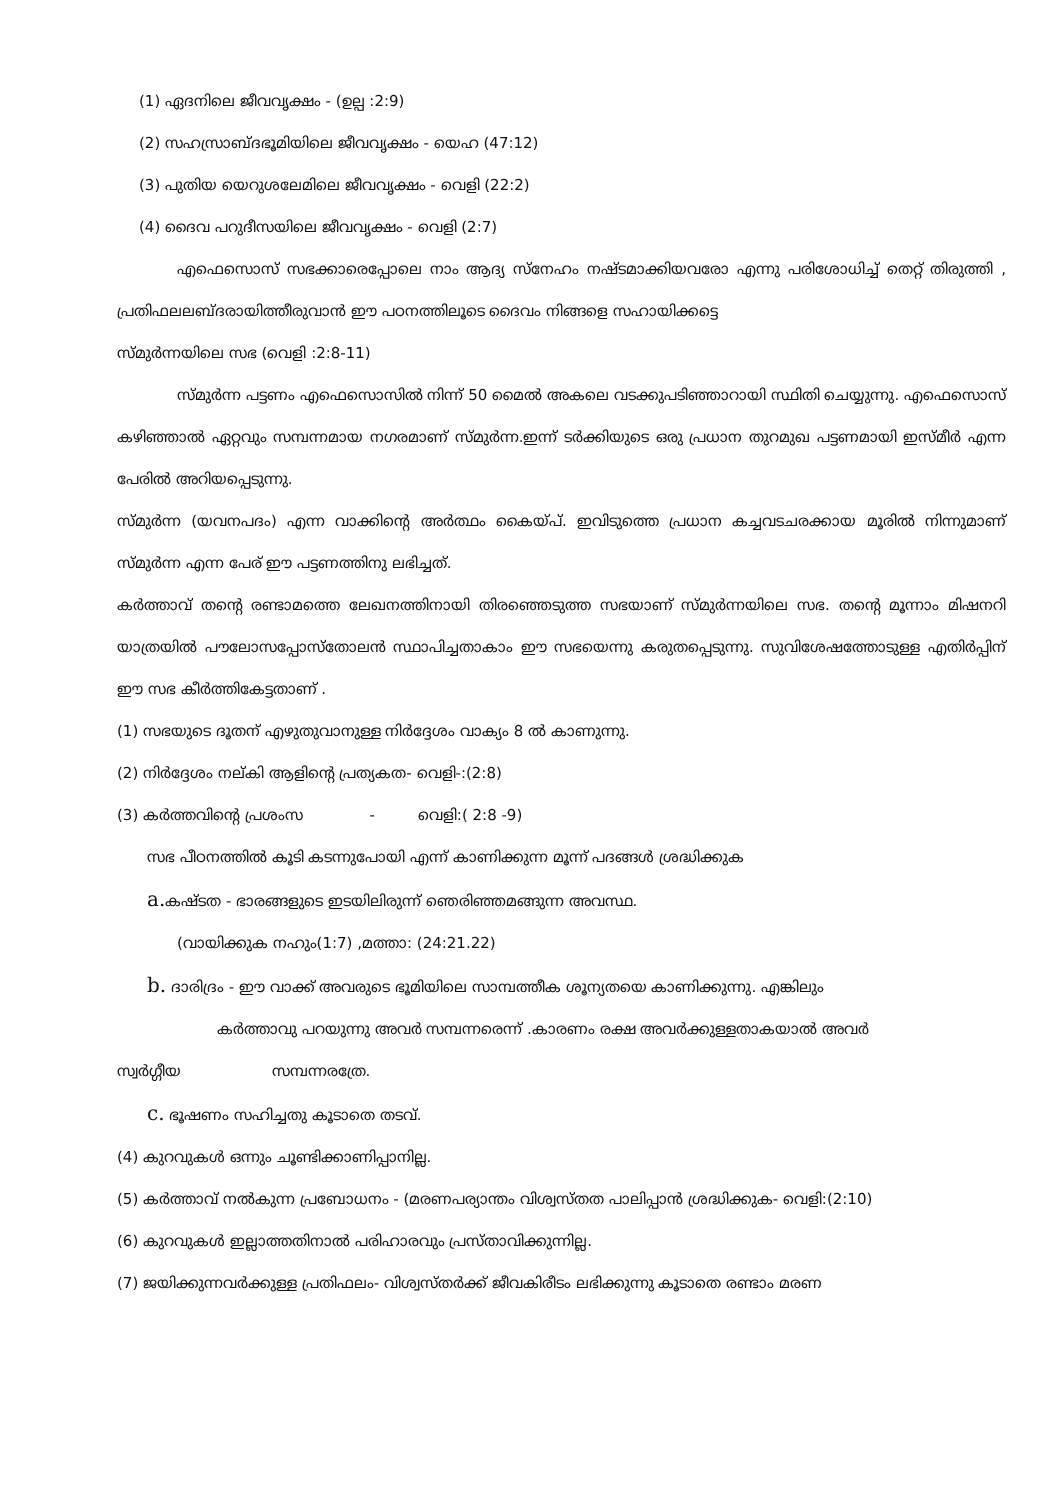(1) ഏദനിലെ ജീവവൃക്ഷം - (ഉല്പ :2:9)
(2) സഹസ്രാബ്ദഭൂമിയിലെ ജീവവൃക്ഷം - യെഹ (47:12)
(3) പുതിയ യെറുശലേമിലെ ജീവവൃക്ഷം - വെളി (22:2)
(4) ദൈവ പറുദീസയിലെ ജീവവൃക്ഷം - വെളി (2:7)
എഫെസൊസ് സഭക്കാരെപ്പോലെ നാം ആദ്യ സ്നേഹം നഷ്ടമാക്കിയവരോ എന്നു പരിശോധിച്ച് തെറ്റ് തിരുത്തി , പ്രതിഫലലബ്ദരായിത്തീരുവാൻ ഈ പഠനത്തിലൂടെ ദൈവം നിങ്ങളെ സഹായിക്കട്ടെ
സ്മുർന്നയിലെ സഭ (വെളി :2:8-11)
സ്മുർന്ന പട്ടണം എഫെസൊസിൽ നിന്ന് 50 മൈൽ അകലെ വടക്കുപടിഞ്ഞാറായി സ്ഥിതി ചെയ്യുന്നു. എഫെസൊസ് കഴിഞ്ഞാൽ ഏറ്റവും സമ്പന്നമായ നഗരമാണ് സ്മുർന്ന.ഇന്ന് ടർക്കിയുടെ ഒരു പ്രധാന തുറമുഖ പട്ടണമായി ഇസ്മീർ എന്ന പേരിൽ അറിയപ്പെടുന്നു.
സ്മുർന്ന (യവനപദം) എന്ന വാക്കിന്റെ അർത്ഥം കൈയ്പ്. ഇവിടുത്തെ പ്രധാന കച്ചവടചരക്കായ മൂരിൽ നിന്നുമാണ് സ്മുർന്ന എന്ന പേര് ഈ പട്ടണത്തിനു ലഭിച്ചത്.
കർത്താവ് തന്റെ രണ്ടാമത്തെ ലേഖനത്തിനായി തിരഞ്ഞെടുത്ത സഭയാണ് സ്മുർന്നയിലെ സഭ. തന്റെ മൂന്നാം മിഷനറി യാത്രയിൽ പൗലോസപ്പോസ്തോലൻ സ്ഥാപിച്ചതാകാം ഈ സഭയെന്നു കരുതപ്പെടുന്നു. സുവിശേഷത്തോടുള്ള എതിർപ്പിന് ഈ സഭ കീർത്തികേട്ടതാണ് .
(1) സഭയുടെ ദൂതന് എഴുതുവാനുള്ള നിർദ്ദേശം വാക്യം 8 ൽ കാണുന്നു.
(2) നിർദ്ദേശം നല്കി ആളിന്റെ പ്രത്യകത- വെളി-:(2:8)
(3) കർത്തവിന്റെ പ്രശംസ - വെളി:( 2:8 -9)
സഭ പീഠനത്തിൽ കൂടി കടന്നുപോയി എന്ന് കാണിക്കുന്ന മൂന്ന് പദങ്ങൾ ശ്രദ്ധിക്കുക
a. കഷ്ടത - ഭാരങ്ങളുടെ ഇടയിലിരുന്ന് ഞെരിഞ്ഞമങ്ങുന്ന അവസ്ഥ.
(വായിക്കുക നഹും(1:7) ,മത്താ: (24:21.22)
b. ദാരിദ്രം - ഈ വാക്ക് അവരുടെ ഭൂമിയിലെ സാമ്പത്തീക ശൂന്യതയെ കാണിക്കുന്നു. എങ്കിലും
കർത്താവു പറയുന്നു അവർ സമ്പന്നരെന്ന് .കാരണം രക്ഷ അവർക്കുള്ളതാകയാൽ അവർ
സ്വർഗ്ഗീയ സമ്പന്നരത്രേ.
c. ഭൂഷണം സഹിച്ചതു കൂടാതെ തടവ്.
(4) കുറവുകൾ ഒന്നും ചൂണ്ടിക്കാണിപ്പാനില്ല.
(5) കർത്താവ് നൽകുന്ന പ്രബോധനം - (മരണപര്യാന്തം വിശ്വസ്തത പാലിപ്പാൻ ശ്രദ്ധിക്കുക- വെളി:(2:10)
(6) കുറവുകൾ ഇല്ലാത്തതിനാൽ പരിഹാരവും പ്രസ്താവിക്കുന്നില്ല.
(7) ജയിക്കുന്നവർക്കുള്ള പ്രതിഫലം- വിശ്വസ്തർക്ക് ജീവകിരീടം ലഭിക്കുന്നു കൂടാതെ രണ്ടാം മരണ